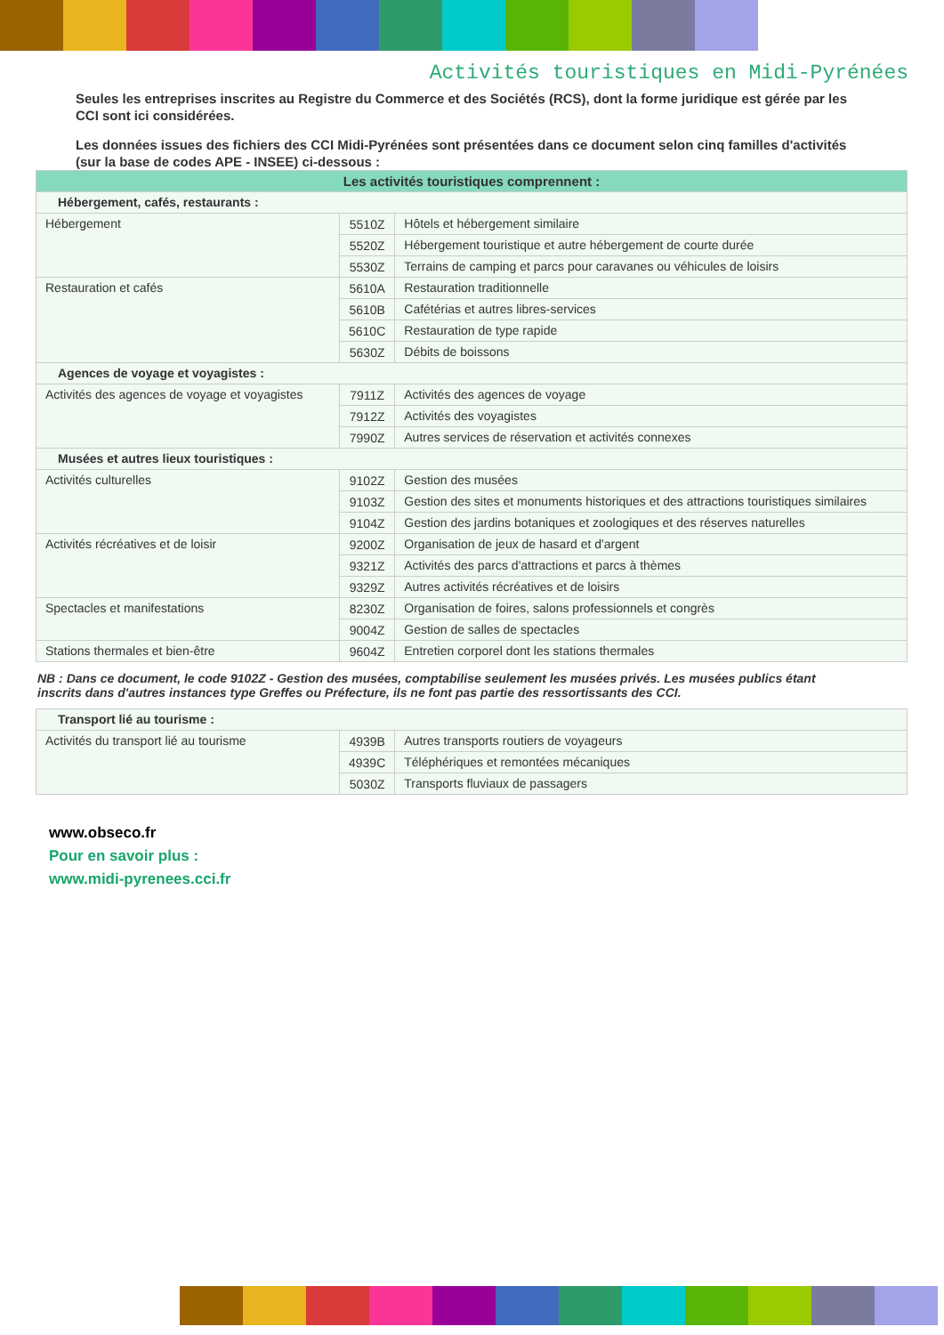Activités touristiques en Midi-Pyrénées
Seules les entreprises inscrites au Registre du Commerce et des Sociétés (RCS), dont la forme juridique est gérée par les CCI sont ici considérées.
Les données issues des fichiers des CCI Midi-Pyrénées sont présentées dans ce document selon cinq familles d'activités (sur la base de codes APE - INSEE) ci-dessous :
| Les activités touristiques comprennent : | | |
| --- | --- | --- |
| Hébergement, cafés, restaurants : | | |
| Hébergement | 5510Z | Hôtels et hébergement similaire |
| | 5520Z | Hébergement touristique et autre hébergement de courte durée |
| | 5530Z | Terrains de camping et parcs pour caravanes ou véhicules de loisirs |
| Restauration et cafés | 5610A | Restauration traditionnelle |
| | 5610B | Cafétérias et autres libres-services |
| | 5610C | Restauration de type rapide |
| | 5630Z | Débits de boissons |
| Agences de voyage et voyagistes : | | |
| Activités des agences de voyage et voyagistes | 7911Z | Activités des agences de voyage |
| | 7912Z | Activités des voyagistes |
| | 7990Z | Autres services de réservation et activités connexes |
| Musées et autres lieux touristiques : | | |
| Activités culturelles | 9102Z | Gestion des musées |
| | 9103Z | Gestion des sites et monuments historiques et des attractions touristiques similaires |
| | 9104Z | Gestion des jardins botaniques et zoologiques et des réserves naturelles |
| Activités récréatives et de loisir | 9200Z | Organisation de jeux de hasard et d'argent |
| | 9321Z | Activités des parcs d'attractions et parcs à thèmes |
| | 9329Z | Autres activités récréatives et de loisirs |
| Spectacles et manifestations | 8230Z | Organisation de foires, salons professionnels et congrès |
| | 9004Z | Gestion de salles de spectacles |
| Stations thermales et bien-être | 9604Z | Entretien corporel dont les stations thermales |
NB : Dans ce document, le code 9102Z - Gestion des musées, comptabilise seulement les musées privés. Les musées publics étant inscrits dans d'autres instances type Greffes ou Préfecture, ils ne font pas partie des ressortissants des CCI.
| Transport lié au tourisme : | | |
| Activités du transport lié au tourisme | 4939B | Autres transports routiers de voyageurs |
| | 4939C | Téléphériques et remontées mécaniques |
| | 5030Z | Transports fluviaux de passagers |
www.obseco.fr
Pour en savoir plus :
www.midi-pyrenees.cci.fr